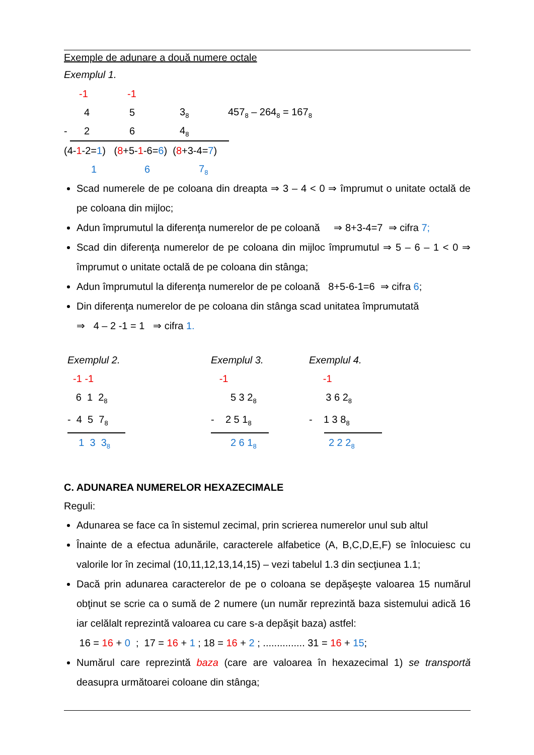Exemple de adunare a două numere octale
Exemplul 1.
-1 -1
4 5 3<sub>8</sub> 457<sub>8</sub> – 264<sub>8</sub> = 167<sub>8</sub>
- 2 6 4<sub>8</sub>
(4-1-2=1) (8+5-1-6=6) (8+3-4=7)
1 6 7<sub>8</sub>
Scad numerele de pe coloana din dreapta ⇒ 3 – 4 < 0 ⇒ împrumut o unitate octală de pe coloana din mijloc;
Adun împrumutul la diferenţa numerelor de pe coloană ⇒ 8+3-4=7 ⇒ cifra 7;
Scad din diferenţa numerelor de pe coloana din mijloc împrumutul ⇒ 5 – 6 – 1 < 0 ⇒ împrumut o unitate octală de pe coloana din stânga;
Adun împrumutul la diferenţa numerelor de pe coloană 8+5-6-1=6 ⇒ cifra 6;
Din diferenţa numerelor de pe coloana din stânga scad unitatea împrumutată
⇒ 4 – 2 -1 = 1 ⇒ cifra 1.
Exemplul 2.
-1 -1
6 1 2<sub>8</sub>
- 4 5 7<sub>8</sub>
1 3 3<sub>8</sub>
Exemplul 3.
-1
5 3 2<sub>8</sub>
- 2 5 1<sub>8</sub>
2 6 1<sub>8</sub>
Exemplul 4.
-1
3 6 2<sub>8</sub>
- 1 3 8<sub>8</sub>
2 2 2<sub>8</sub>
C. ADUNAREA NUMERELOR HEXAZECIMALE
Reguli:
Adunarea se face ca în sistemul zecimal, prin scrierea numerelor unul sub altul
Înainte de a efectua adunările, caracterele alfabetice (A, B,C,D,E,F) se înlocuiesc cu valorile lor în zecimal (10,11,12,13,14,15) – vezi tabelul 1.3 din secţiunea 1.1;
Dacă prin adunarea caracterelor de pe o coloana se depăşeşte valoarea 15 numărul obţinut se scrie ca o sumă de 2 numere (un număr reprezintă baza sistemului adică 16 iar celălalt reprezintă valoarea cu care s-a depăşit baza) astfel:
16 = 16 + 0 ; 17 = 16 + 1 ; 18 = 16 + 2 ; ............... 31 = 16 + 15;
Numărul care reprezintă baza (care are valoarea în hexazecimal 1) se transportă deasupra următoarei coloane din stânga;